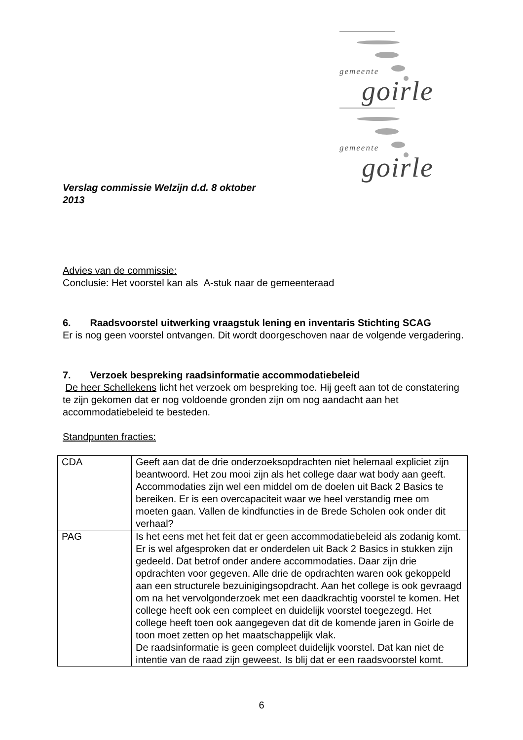gemeente
goirle
gemeente
goirle
Verslag commissie Welzijn d.d. 8 oktober
2013
Advies van de commissie:
Conclusie: Het voorstel kan als A-stuk naar de gemeenteraad
6. Raadsvoorstel uitwerking vraagstuk lening en inventaris Stichting SCAG
Er is nog geen voorstel ontvangen. Dit wordt doorgeschoven naar de volgende vergadering.
7. Verzoek bespreking raadsinformatie accommodatiebeleid
De heer Schellekens licht het verzoek om bespreking toe. Hij geeft aan tot de constatering te zijn gekomen dat er nog voldoende gronden zijn om nog aandacht aan het accommodatiebeleid te besteden.
Standpunten fracties:
| CDA | Geeft aan dat de drie onderzoeksopdrachten niet helemaal expliciet zijn beantwoord. Het zou mooi zijn als het college daar wat body aan geeft. Accommodaties zijn wel een middel om de doelen uit Back 2 Basics te bereiken. Er is een overcapaciteit waar we heel verstandig mee om moeten gaan. Vallen de kindfuncties in de Brede Scholen ook onder dit verhaal? |
| PAG | Is het eens met het feit dat er geen accommodatiebeleid als zodanig komt. Er is wel afgesproken dat er onderdelen uit Back 2 Basics in stukken zijn gedeeld. Dat betrof onder andere accommodaties. Daar zijn drie opdrachten voor gegeven. Alle drie de opdrachten waren ook gekoppeld aan een structurele bezuinigingsopdracht. Aan het college is ook gevraagd om na het vervolgonderzoek met een daadkrachtig voorstel te komen. Het college heeft ook een compleet en duidelijk voorstel toegezegd. Het college heeft toen ook aangegeven dat dit de komende jaren in Goirle de toon moet zetten op het maatschappelijk vlak. De raadsinformatie is geen compleet duidelijk voorstel. Dat kan niet de intentie van de raad zijn geweest. Is blij dat er een raadsvoorstel komt. |
6